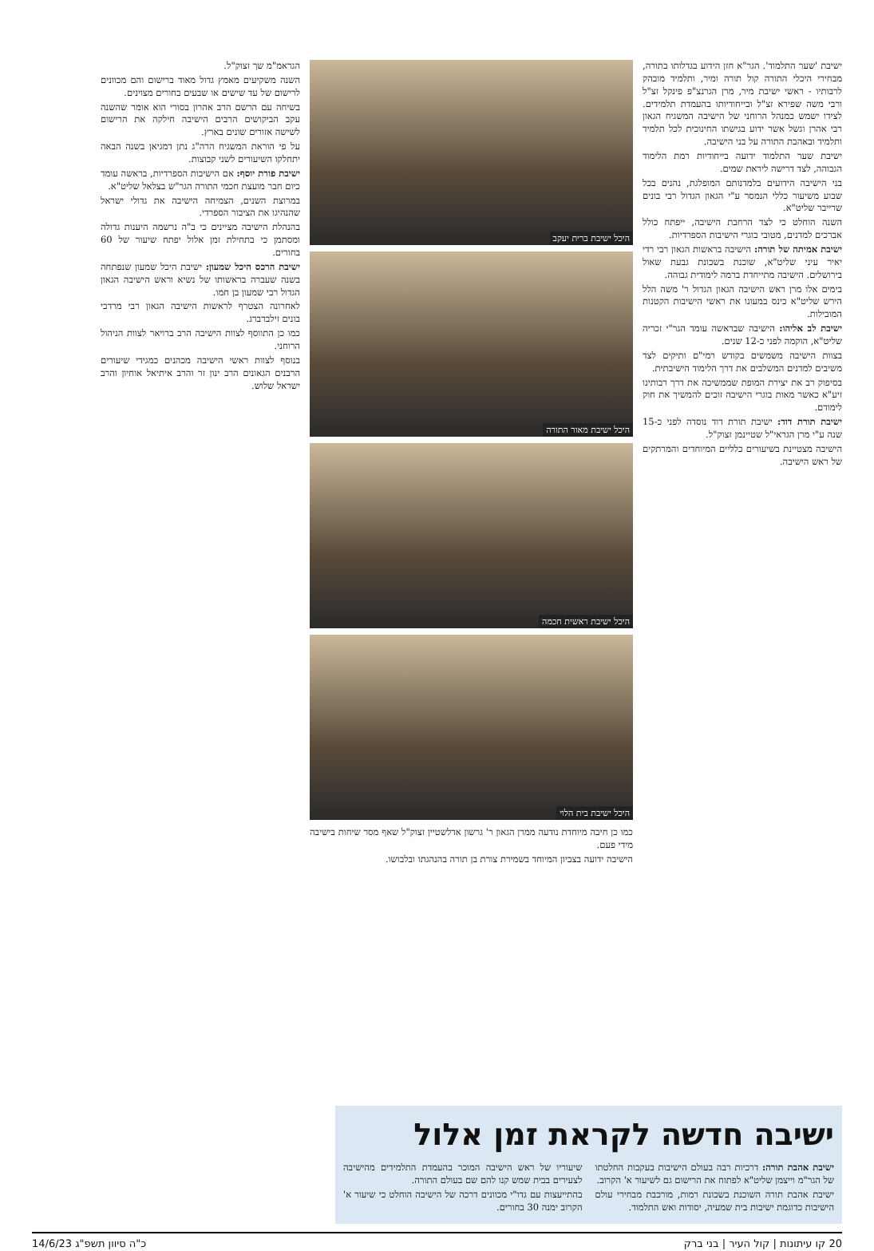ישיבת 'שער התלמוד'. הגר"א חזן הידוע בגדלותו בתורה, מבחירי היכלי התורה קול תורה ומיר, ותלמיד מובהק לרבותיו - ראשי ישיבת מיר, מרן הגרנצ"פ פינקל זצ"ל ורבי משה שפירא זצ"ל ובייחודיותו בהעמדת תלמידים. לצידו ישמש כמנהל הרוחני של הישיבה המשגיח הגאון רבי אהרן וגשל אשר ידוע בגישתו החינוכית לכל תלמיד ותלמיד ובאהבת התורה על בני הישיבה.
ישיבת שער התלמוד ידועה בייחודיות רמת הלימוד הגבוהה, לצד דרישה ליראת שמים.
בני הישיבה הידועים בלמדנותם המופלגת, נהנים בכל שבוע משיעור כללי הנמסר ע"י הגאון הגדול רבי בונים שרייבר שליט"א.
השנה הוחלט כי לצד הרחבת הישיבה, ייפתח כולל אברכים למדנים, מטובי בוגרי הישיבות הספרדיות.
ישיבת אמיתה של תורה: הישיבה בראשות הגאון רבי רדי יאיר עיני שליט"א, שוכנת בשכונת גבעת שאול בירושלים. הישיבה מתייחדת ברמה לימודית גבוהה.
בימים אלו מרן ראש הישיבה הגאון הגדול ר' משה הלל הירש שליט"א כינס במעונו את ראשי הישיבות הקטנות המובילות.
ישיבת לב אליהו: הישיבה שבראשה עומד הגר"י זכריה שליט"א, הוקמה לפני כ-12 שנים.
בצוות הישיבה משמשים בקודש רמי"ם ותיקים לצד משיבים למדנים המשלבים את דרך הלימוד הישיבתית.
בסיפוק רב את יצירת המופת שממשיכה את דרך רבותינו זיע"א כאשר מאות בוגרי הישיבה זוכים להמשיך את חוק לימודם.
ישיבת תורת דוד: ישיבת תורת דוד נוסדה לפני כ-15 שנה ע"י מרן הגראי"ל שטיינמן זצוק"ל.
הישיבה מצטיינת בשיעורים כלליים המיוחדים והמרתקים של ראש הישיבה.
היכל ישיבת ברית יעקב
היכל ישיבת מאור התורה
היכל ישיבת ראשית חכמה
היכל ישיבת בית הלוי
כמו כן חיבה מיוחדת נודעה ממרן הגאון ר' גרשון אדלשטיין זצוק"ל שאף מסר שיחות בישיבה מידי פעם.
הישיבה ידועה בצביון המיוחד בשמירת צורת בן תורה בהנהגתו ובלבושו.
הגראמ"מ שך זצוק"ל.
השנה משקיעים מאמץ גדול מאוד ברישום והם מכוונים לרישום של עד שישים או שבעים בחורים מצוינים.
בשיחה עם הרשם הרב אהרון בסורי הוא אומר שהשנה עקב הביקושים הרבים הישיבה חילקה את הרישום לשישה אזורים שונים בארץ.
על פי הוראת המשגיח הרה"ג נתן דמגיאן בשנה הבאה יתחלקו השיעורים לשני קבוצות.
ישיבת פורת יוסף: אם הישיבות הספרדיות, בראשה עומד כיום חבר מועצת חכמי התורה הגר"ש בצלאל שליט"א.
במרוצת השנים, הצמיחה הישיבה את גדולי ישראל שהנהיגו את הציבור הספרדי.
בהנהלת הישיבה מציינים כי ב"ה נרשמה היענות גדולה ומסתמן כי בתחילת זמן אלול יפתח שיעור של 60 בחורים.
ישיבת הרכס היכל שמעון: ישיבת היכל שמעון שנפתחה בשנה שעברה בראשותו של נשיא וראש הישיבה הגאון הגדול רבי שמעון בן חמו.
לאחרונה הצטרף לראשות הישיבה הגאון רבי מרדכי בונים זילברברג.
כמו כן התווסף לצוות הישיבה הרב ברויאר לצוות הניהול הרוחני.
בנוסף לצוות ראשי הישיבה מכהנים כמגידי שיעורים הרבנים הגאונים הרב ינון זר והרב איתיאל אוחיון והרב ישראל שלוש.
ישיבה חדשה לקראת זמן אלול
ישיבת אהבת תורה: דרכיות רבה בעולם הישיבות בעקבות החלטתו של הגר"מ וייצמן שליט"א לפתוח את הרישום גם לשיעור א' הקרוב.
ישיבת אהבת תורה השוכנת בשכונת רמות, מורכבת מבחירי עולם הישיבות כדוגמת ישיבות בית שמעיה, יסודות ואש התלמוד.
שיעוריו של ראש הישיבה המוכר בהעמדת התלמידים מהישיבה לצעירים בבית שמש קנו להם שם בעולם התורה.
בהתייעצות עם גדו"י מכוונים דרכה של הישיבה הוחלט כי שיעור א' הקרוב ימנה 30 בחורים.
20 קו עיתונות | קול העיר | בני ברק כ"ה סיוון תשפ"ג 14/6/23